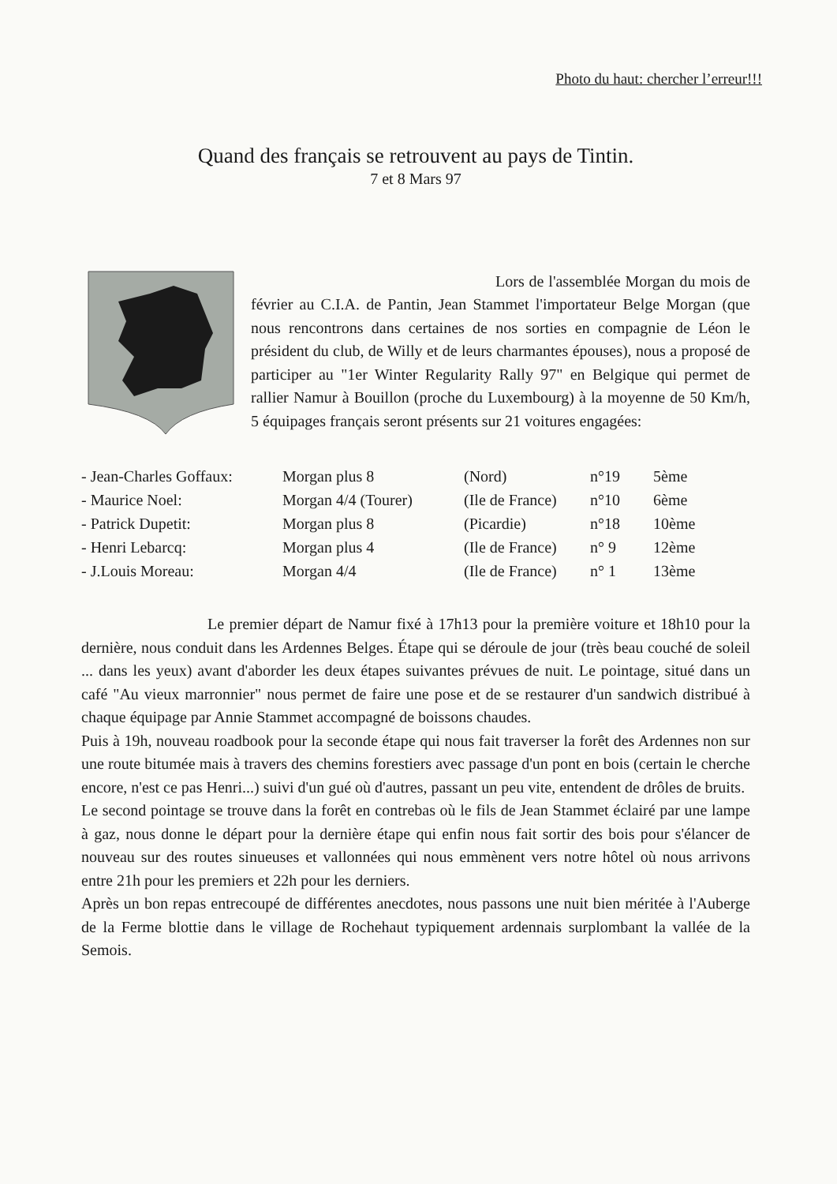Photo du haut: chercher l’erreur!!!
Quand des français se retrouvent au pays de Tintin.
7 et 8 Mars 97
Lors de l'assemblée Morgan du mois de février au C.I.A. de Pantin, Jean Stammet l'importateur Belge Morgan (que nous rencontrons dans certaines de nos sorties en compagnie de Léon le président du club, de Willy et de leurs charmantes épouses), nous a proposé de participer au "1er Winter Regularity Rally 97" en Belgique qui permet de rallier Namur à Bouillon (proche du Luxembourg) à la moyenne de 50 Km/h, 5 équipages français seront présents sur 21 voitures engagées:
| - Jean-Charles Goffaux: | Morgan plus 8 | (Nord) | n°19 | 5ème |
| - Maurice Noel: | Morgan 4/4 (Tourer) | (Ile de France) | n°10 | 6ème |
| - Patrick Dupetit: | Morgan plus 8 | (Picardie) | n°18 | 10ème |
| - Henri Lebarcq: | Morgan plus 4 | (Ile de France) | n° 9 | 12ème |
| - J.Louis Moreau: | Morgan 4/4 | (Ile de France) | n° 1 | 13ème |
Le premier départ de Namur fixé à 17h13 pour la première voiture et 18h10 pour la dernière, nous conduit dans les Ardennes Belges. Étape qui se déroule de jour (très beau couché de soleil ... dans les yeux) avant d'aborder les deux étapes suivantes prévues de nuit. Le pointage, situé dans un café "Au vieux marronnier" nous permet de faire une pose et de se restaurer d'un sandwich distribué à chaque équipage par Annie Stammet accompagné de boissons chaudes.
Puis à 19h, nouveau roadbook pour la seconde étape qui nous fait traverser la forêt des Ardennes non sur une route bitumée mais à travers des chemins forestiers avec passage d'un pont en bois (certain le cherche encore, n'est ce pas Henri...) suivi d'un gué où d'autres, passant un peu vite, entendent de drôles de bruits.
Le second pointage se trouve dans la forêt en contrebas où le fils de Jean Stammet éclairé par une lampe à gaz, nous donne le départ pour la dernière étape qui enfin nous fait sortir des bois pour s'élancer de nouveau sur des routes sinueuses et vallonnées qui nous emmènent vers notre hôtel où nous arrivons entre 21h pour les premiers et 22h pour les derniers.
Après un bon repas entrecoupé de différentes anecdotes, nous passons une nuit bien méritée à l'Auberge de la Ferme blottie dans le village de Rochehaut typiquement ardennais surplombant la vallée de la Semois.